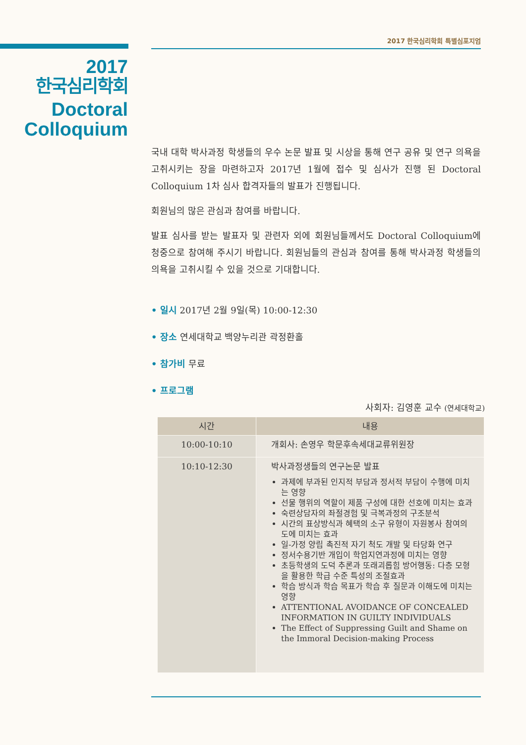2017 한국심리학회 특별심포지엄
2017
한국심리학회
Doctoral
Colloquium
국내 대학 박사과정 학생들의 우수 논문 발표 및 시상을 통해 연구 공유 및 연구 의욕을 고취시키는 장을 마련하고자 2017년 1월에 접수 및 심사가 진행 된 Doctoral Colloquium 1차 심사 합격자들의 발표가 진행됩니다.
회원님의 많은 관심과 참여를 바랍니다.
발표 심사를 받는 발표자 및 관련자 외에 회원님들께서도 Doctoral Colloquium에 청중으로 참여해 주시기 바랍니다. 회원님들의 관심과 참여를 통해 박사과정 학생들의 의욕을 고취시킬 수 있을 것으로 기대합니다.
• 일시 2017년 2월 9일(목) 10:00-12:30
• 장소 연세대학교 백양누리관 곽정환홀
• 참가비 무료
• 프로그램
사회자: 김영훈 교수 (연세대학교)
| 시간 | 내용 |
| --- | --- |
| 10:00-10:10 | 개회사: 손영우 학문후속세대교류위원장 |
| 10:10-12:30 | 박사과정생들의 연구논문 발표 과제에 부과된 인지적 부담과 정서적 부담이 수행에 미치는 영향 선물 행위의 역할이 제품 구성에 대한 선호에 미치는 효과 숙련상담자의 좌절경험 및 극복과정의 구조분석 시간의 표상방식과 혜택의 소구 유형이 자원봉사 참여의도에 미치는 효과 일-가정 양립 촉진적 자기 척도 개발 및 타당화 연구 정서수용기반 개입이 학업지연과정에 미치는 영향 초등학생의 도덕 추론과 또래괴롭힘 방어행동: 다층 모형을 활용한 학급 수준 특성의 조절효과 학습 방식과 학습 목표가 학습 후 질문과 이해도에 미치는 영향 ATTENTIONAL AVOIDANCE OF CONCEALED INFORMATION IN GUILTY INDIVIDUALS The Effect of Suppressing Guilt and Shame on the Immoral Decision-making Process |